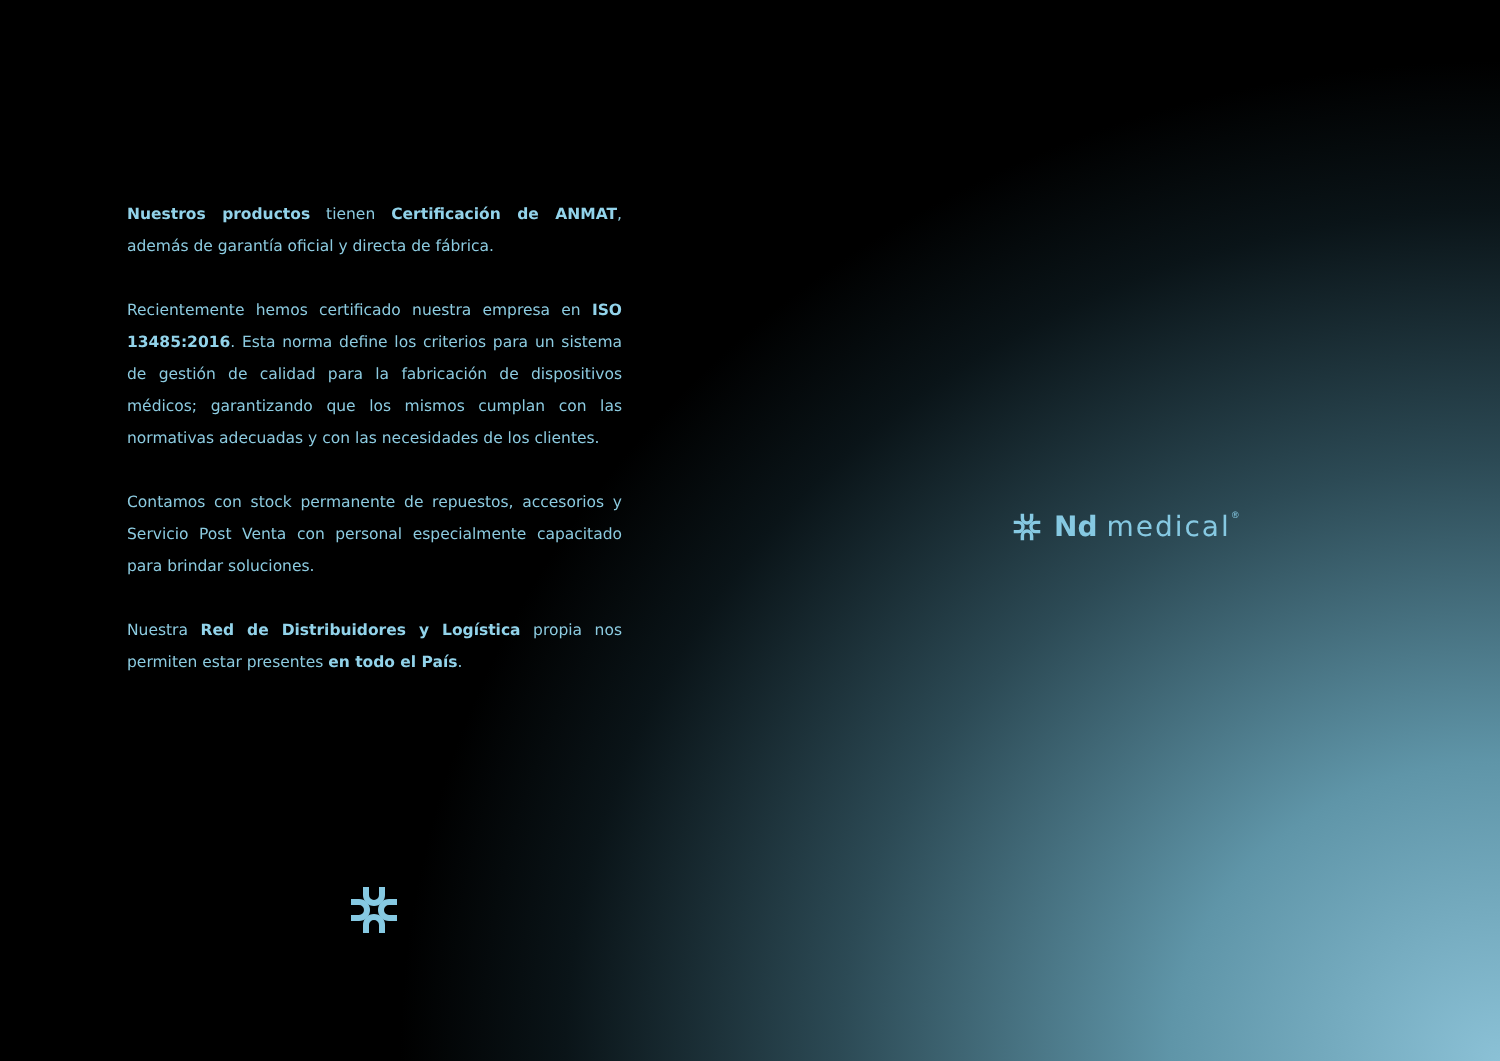Nuestros productos tienen Certificación de ANMAT, además de garantía oficial y directa de fábrica.
Recientemente hemos certificado nuestra empresa en ISO 13485:2016. Esta norma define los criterios para un sistema de gestión de calidad para la fabricación de dispositivos médicos; garantizando que los mismos cumplan con las normativas adecuadas y con las necesidades de los clientes.
Contamos con stock permanente de repuestos, accesorios y Servicio Post Venta con personal especialmente capacitado para brindar soluciones.
Nuestra Red de Distribuidores y Logística propia nos permiten estar presentes en todo el País.
Nd medical<sup>®</sup>